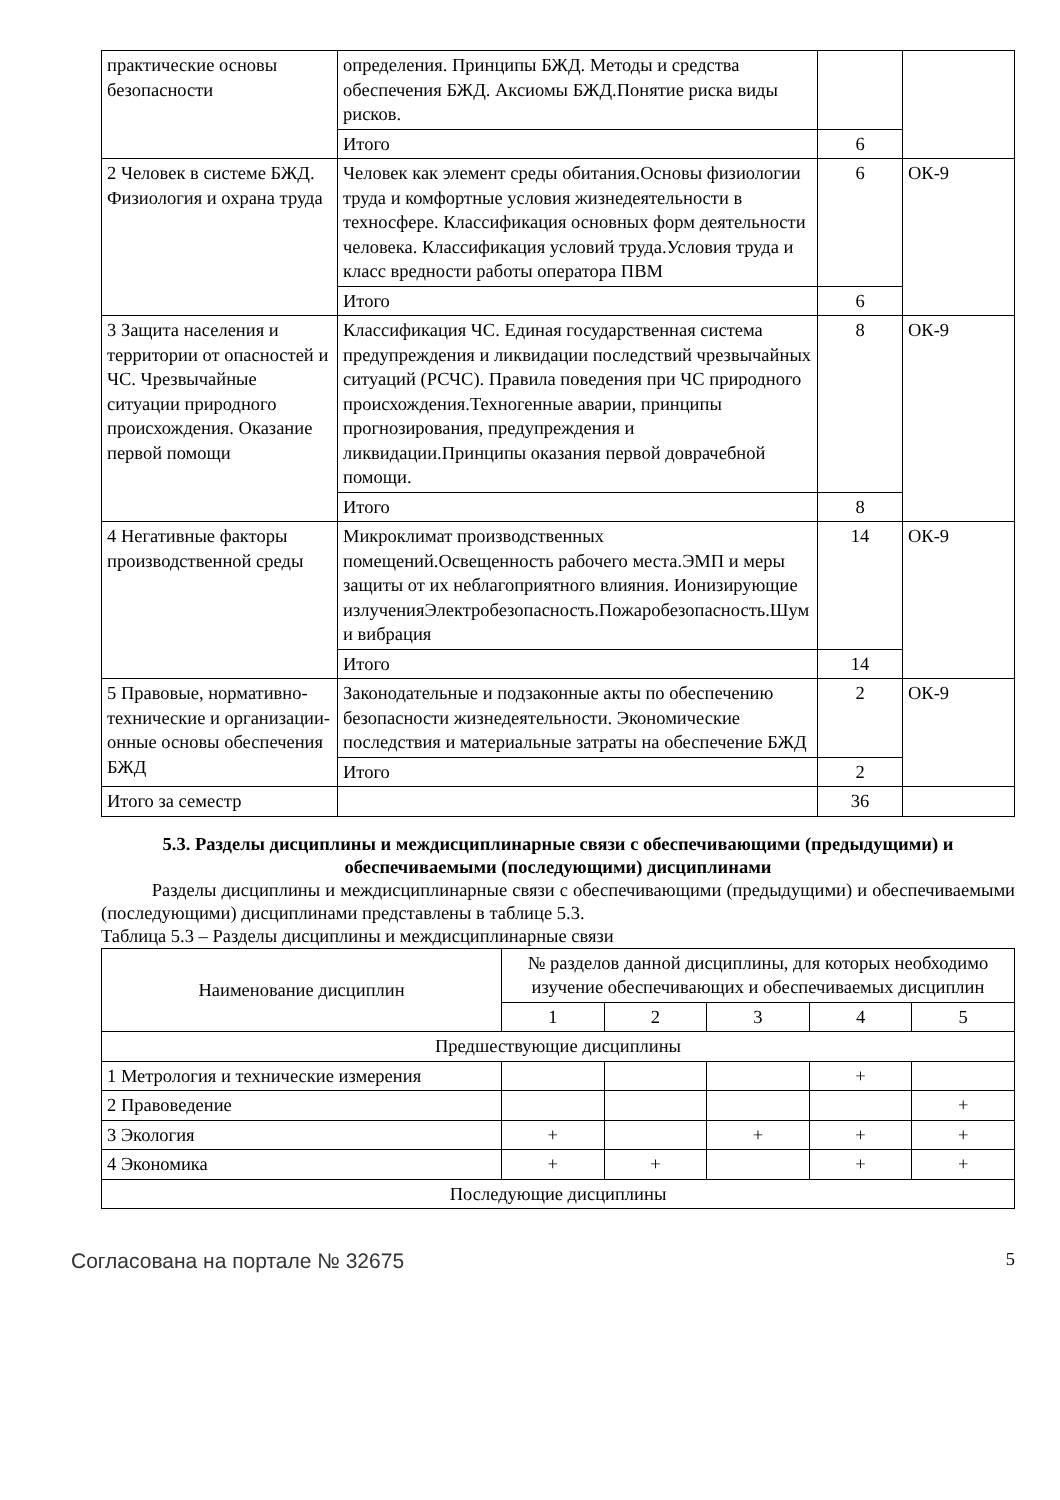| практические основы безопасности | определения. Принципы БЖД. Методы и средства обеспечения БЖД. Аксиомы БЖД.Понятие риска виды рисков. | | |
| | Итого | 6 | |
| 2 Человек в системе БЖД. Физиология и охрана труда | Человек как элемент среды обитания.Основы физиологии труда и комфортные условия жизнедеятельности в техносфере. Классификация основных форм деятельности человека. Классификация условий труда.Условия труда и класс вредности работы оператора ПВМ | 6 | ОК-9 |
| | Итого | 6 | |
| 3 Защита населения и территории от опасностей и ЧС. Чрезвычайные ситуации природного происхождения. Оказание первой помощи | Классификация ЧС. Единая государственная система предупреждения и ликвидации последствий чрезвычайных ситуаций (РСЧС). Правила поведения при ЧС природного происхождения.Техногенные аварии, принципы прогнозирования, предупреждения и ликвидации.Принципы оказания первой доврачебной помощи. | 8 | ОК-9 |
| | Итого | 8 | |
| 4 Негативные факторы производственной среды | Микроклимат производственных помещений.Освещенность рабочего места.ЭМП и меры защиты от их неблагоприятного влияния. Ионизирующие излученияЭлектробезопасность.Пожаробезопасность.Шум и вибрация | 14 | ОК-9 |
| | Итого | 14 | |
| 5 Правовые, нормативно-технические и организации-онные основы обеспечения БЖД | Законодательные и подзаконные акты по обеспечению безопасности жизнедеятельности. Экономические последствия и материальные затраты на обеспечение БЖД | 2 | ОК-9 |
| | Итого | 2 | |
| Итого за семестр | | 36 | |
5.3. Разделы дисциплины и междисциплинарные связи с обеспечивающими (предыдущими) и обеспечиваемыми (последующими) дисциплинами
Разделы дисциплины и междисциплинарные связи с обеспечивающими (предыдущими) и обеспечиваемыми (последующими) дисциплинами представлены в таблице 5.3.
Таблица 5.3 – Разделы дисциплины и междисциплинарные связи
| Наименование дисциплин | № разделов данной дисциплины, для которых необходимо изучение обеспечивающих и обеспечиваемых дисциплин | | | | |
| --- | --- | --- | --- | --- | --- |
| | 1 | 2 | 3 | 4 | 5 |
| Предшествующие дисциплины | | | | | |
| 1 Метрология и технические измерения | | | | + | |
| 2 Правоведение | | | | | + |
| 3 Экология | + | | + | + | + |
| 4 Экономика | + | + | | + | + |
| Последующие дисциплины | | | | | |
Согласована на портале № 32675 5